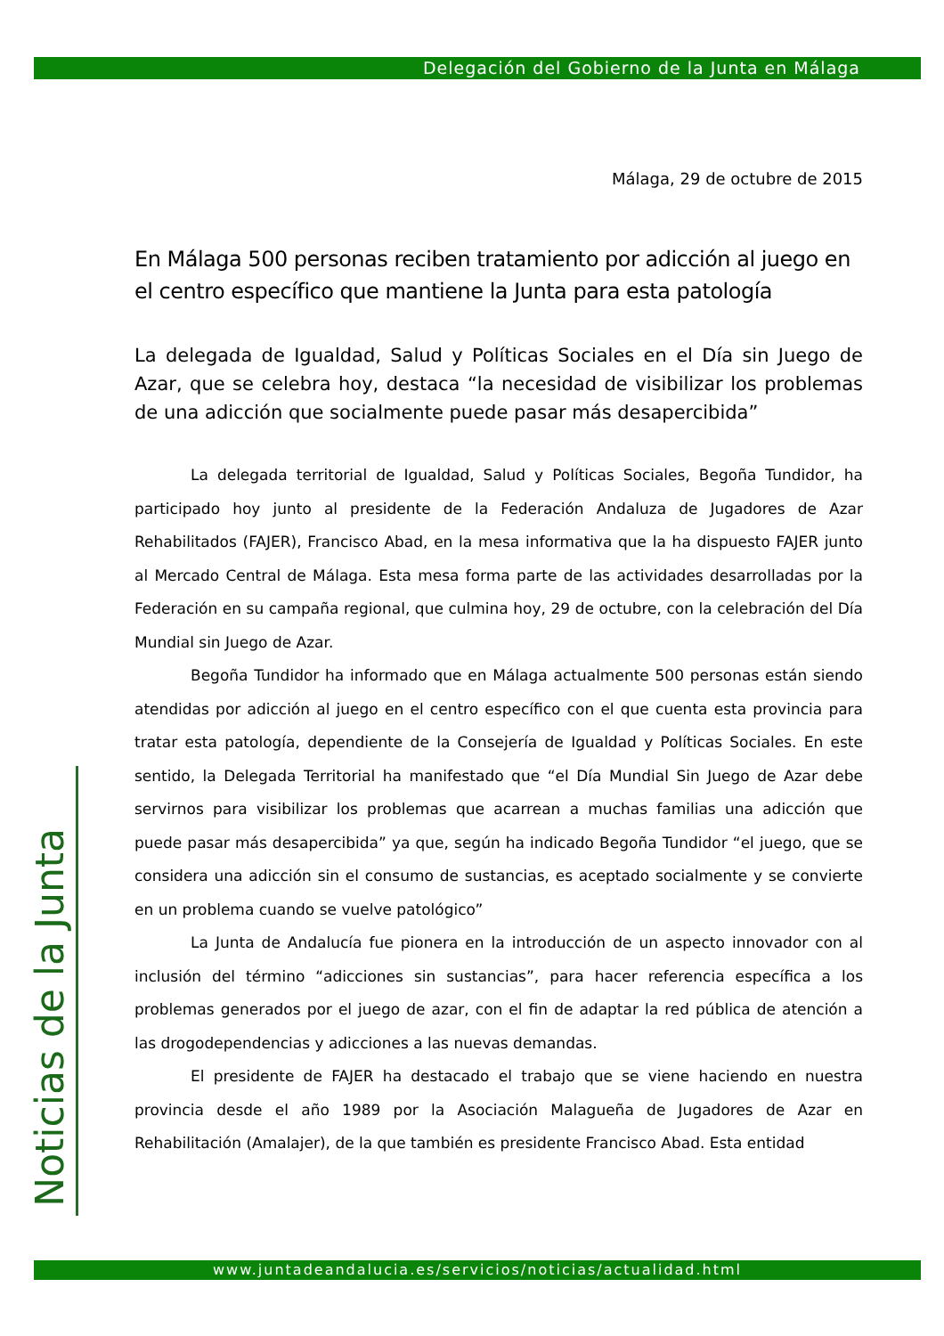Delegación del Gobierno de la Junta en Málaga
Noticias de la Junta
Málaga, 29 de octubre de 2015
En Málaga 500 personas reciben tratamiento por adicción al juego en el centro específico que mantiene la Junta para esta patología
La delegada de Igualdad, Salud y Políticas Sociales en el Día sin Juego de Azar, que se celebra hoy, destaca “la necesidad de visibilizar los problemas de una adicción que socialmente puede pasar más desapercibida”
La delegada territorial de Igualdad, Salud y Políticas Sociales, Begoña Tundidor, ha participado hoy junto al presidente de la Federación Andaluza de Jugadores de Azar Rehabilitados (FAJER), Francisco Abad, en la mesa informativa que la ha dispuesto FAJER junto al Mercado Central de Málaga. Esta mesa forma parte de las actividades desarrolladas por la Federación en su campaña regional, que culmina hoy, 29 de octubre, con la celebración del Día Mundial sin Juego de Azar.
Begoña Tundidor ha informado que en Málaga actualmente 500 personas están siendo atendidas por adicción al juego en el centro específico con el que cuenta esta provincia para tratar esta patología, dependiente de la Consejería de Igualdad y Políticas Sociales. En este sentido, la Delegada Territorial ha manifestado que “el Día Mundial Sin Juego de Azar debe servirnos para visibilizar los problemas que acarrean a muchas familias una adicción que puede pasar más desapercibida” ya que, según ha indicado Begoña Tundidor “el juego, que se considera una adicción sin el consumo de sustancias, es aceptado socialmente y se convierte en un problema cuando se vuelve patológico”
La Junta de Andalucía fue pionera en la introducción de un aspecto innovador con al inclusión del término “adicciones sin sustancias”, para hacer referencia específica a los problemas generados por el juego de azar, con el fin de adaptar la red pública de atención a las drogodependencias y adicciones a las nuevas demandas.
El presidente de FAJER ha destacado el trabajo que se viene haciendo en nuestra provincia desde el año 1989 por la Asociación Malagueña de Jugadores de Azar en Rehabilitación (Amalajer), de la que también es presidente Francisco Abad. Esta entidad
www.juntadeandalucia.es/servicios/noticias/actualidad.html